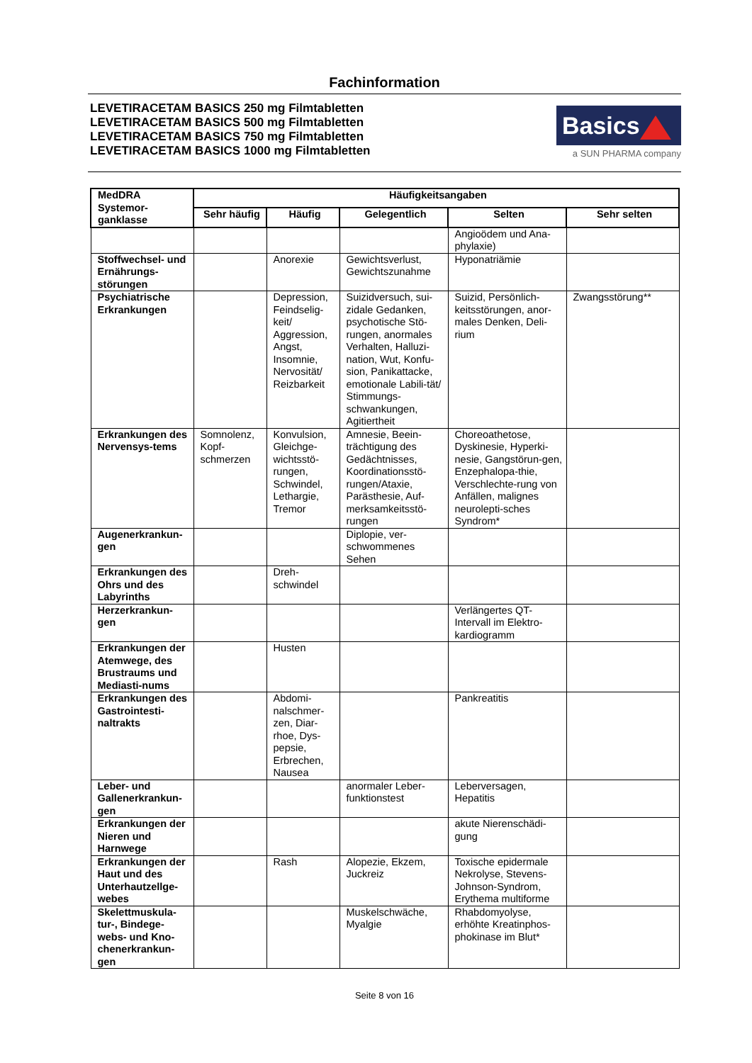Fachinformation
LEVETIRACETAM BASICS 250 mg Filmtabletten
LEVETIRACETAM BASICS 500 mg Filmtabletten
LEVETIRACETAM BASICS 750 mg Filmtabletten
LEVETIRACETAM BASICS 1000 mg Filmtabletten
Basics
a SUN PHARMA company
| MedDRA Systemor-ganklasse | Häufigkeitsangaben | | | | |
| --- | --- | --- | --- | --- | --- |
| | Sehr häufig | Häufig | Gelegentlich | Selten | Sehr selten |
| | | | | Angioödem und Ana-phylaxie) | |
| Stoffwechsel- und Ernährungs-störungen | | Anorexie | Gewichtsverlust, Gewichtszunahme | Hyponatriämie | |
| Psychiatrische Erkrankungen | | Depression, Feindselig-keit/ Aggression, Angst, Insomnie, Nervosität/ Reizbarkeit | Suizidversuch, sui-zidale Gedanken, psychotische Stö-rungen, anormales Verhalten, Halluzi-nation, Wut, Konfu-sion, Panikattacke, emotionale Labili-tät/ Stimmungs-schwankungen, Agitiertheit | Suizid, Persönlich-keitsstörungen, anor-males Denken, Deli-rium | Zwangsstörung** |
| Erkrankungen des Nervensys-tems | Somnolenz, Kopf-schmerzen | Konvulsion, Gleichge-wichtsstö-rungen, Schwindel, Lethargie, Tremor | Amnesie, Beein-trächtigung des Gedächtnisses, Koordinationsstö-rungen/Ataxie, Parästhesie, Auf-merksamkeitsstö-rungen | Choreoathetose, Dyskinesie, Hyperki-nesie, Gangstörun-gen, Enzephalopa-thie, Verschlechte-rung von Anfällen, malignes neurolepti-sches Syndrom* | |
| Augenerkrankun-gen | | | Diplopie, ver-schwommenes Sehen | | |
| Erkrankungen des Ohrs und des Labyrinths | | Dreh-schwindel | | | |
| Herzerkrankun-gen | | | | Verlängertes QT-Intervall im Elektro-kardiogramm | |
| Erkrankungen der Atemwege, des Brustraums und Mediasti-nums | | Husten | | | |
| Erkrankungen des Gastrointesti-naltrakts | | Abdomi-nalschmer-zen, Diar-rhoe, Dys-pepsie, Erbrechen, Nausea | | Pankreatitis | |
| Leber- und Gallenerkrankun-gen | | | anormaler Leber-funktionstest | Leberversagen, Hepatitis | |
| Erkrankungen der Nieren und Harnwege | | | | akute Nierenschädi-gung | |
| Erkrankungen der Haut und des Unterhautzellge-webes | | Rash | Alopezie, Ekzem, Juckreiz | Toxische epidermale Nekrolyse, Stevens-Johnson-Syndrom, Erythema multiforme | |
| Skelettmuskula-tur-, Bindege-webs- und Kno-chenerkrankun-gen | | | Muskelschwäche, Myalgie | Rhabdomyolyse, erhöhte Kreatinphos-phokinase im Blut* | |
Seite 8 von 16